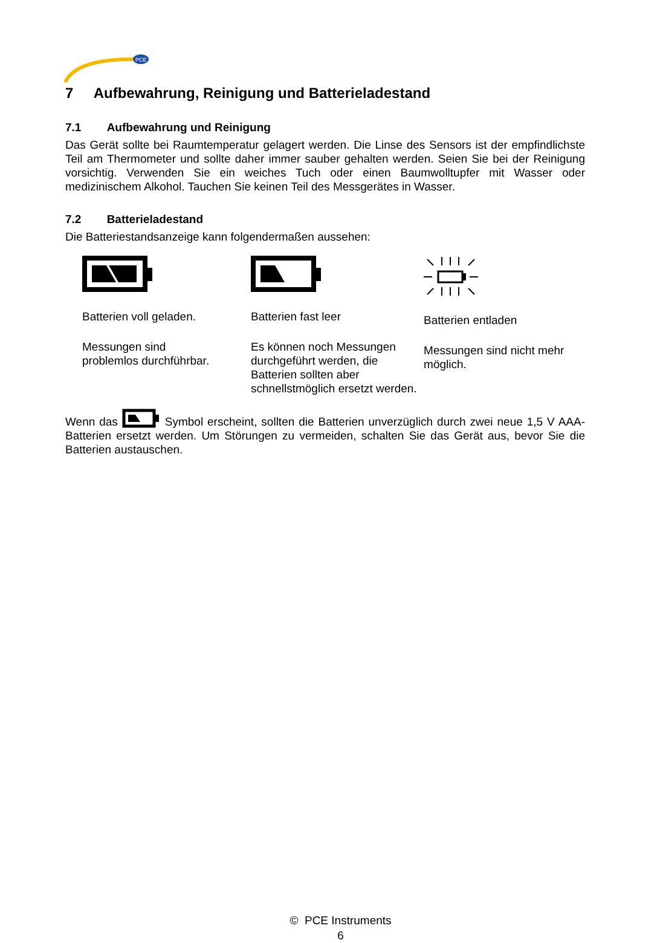PCE
7 Aufbewahrung, Reinigung und Batterieladestand
7.1 Aufbewahrung und Reinigung
Das Gerät sollte bei Raumtemperatur gelagert werden. Die Linse des Sensors ist der empfindlichste Teil am Thermometer und sollte daher immer sauber gehalten werden. Seien Sie bei der Reinigung vorsichtig. Verwenden Sie ein weiches Tuch oder einen Baumwolltupfer mit Wasser oder medizinischem Alkohol. Tauchen Sie keinen Teil des Messgerätes in Wasser.
7.2 Batterieladestand
Die Batteriestandsanzeige kann folgendermaßen aussehen:
Batterien voll geladen.
Messungen sind
problemlos durchführbar.
Batterien fast leer
Es können noch Messungen durchgeführt werden, die Batterien sollten aber schnellstmöglich ersetzt werden.
Batterien entladen
Messungen sind nicht mehr möglich.
Wenn das Symbol erscheint, sollten die Batterien unverzüglich durch zwei neue 1,5 V AAA-Batterien ersetzt werden. Um Störungen zu vermeiden, schalten Sie das Gerät aus, bevor Sie die Batterien austauschen.
© PCE Instruments
6